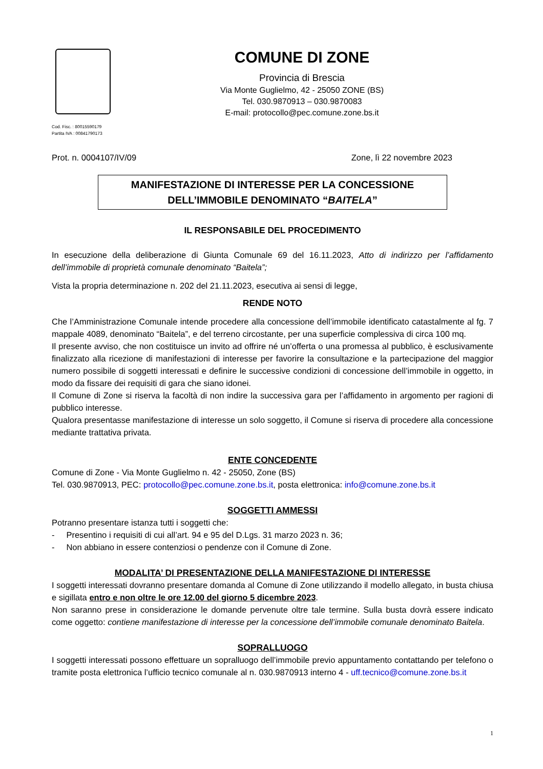Cod. Fisc. : 80015590179
Partita IVA : 00841790173
COMUNE DI ZONE
Provincia di Brescia
Via Monte Guglielmo, 42 - 25050 ZONE (BS)
Tel. 030.9870913 – 030.9870083
E-mail: protocollo@pec.comune.zone.bs.it
Prot. n. 0004107/IV/09 Zone, lì 22 novembre 2023
MANIFESTAZIONE DI INTERESSE PER LA CONCESSIONE
DELL’IMMOBILE DENOMINATO “BAITELA”
IL RESPONSABILE DEL PROCEDIMENTO
In esecuzione della deliberazione di Giunta Comunale 69 del 16.11.2023, Atto di indirizzo per l’affidamento dell’immobile di proprietà comunale denominato “Baitela”;
Vista la propria determinazione n. 202 del 21.11.2023, esecutiva ai sensi di legge,
RENDE NOTO
Che l’Amministrazione Comunale intende procedere alla concessione dell’immobile identificato catastalmente al fg. 7 mappale 4089, denominato “Baitela”, e del terreno circostante, per una superficie complessiva di circa 100 mq.
Il presente avviso, che non costituisce un invito ad offrire né un’offerta o una promessa al pubblico, è esclusivamente finalizzato alla ricezione di manifestazioni di interesse per favorire la consultazione e la partecipazione del maggior numero possibile di soggetti interessati e definire le successive condizioni di concessione dell’immobile in oggetto, in modo da fissare dei requisiti di gara che siano idonei.
Il Comune di Zone si riserva la facoltà di non indire la successiva gara per l’affidamento in argomento per ragioni di pubblico interesse.
Qualora presentasse manifestazione di interesse un solo soggetto, il Comune si riserva di procedere alla concessione mediante trattativa privata.
ENTE CONCEDENTE
Comune di Zone - Via Monte Guglielmo n. 42 - 25050, Zone (BS)
Tel. 030.9870913, PEC: protocollo@pec.comune.zone.bs.it, posta elettronica: info@comune.zone.bs.it
SOGGETTI AMMESSI
Potranno presentare istanza tutti i soggetti che:
- Presentino i requisiti di cui all’art. 94 e 95 del D.Lgs. 31 marzo 2023 n. 36;
- Non abbiano in essere contenziosi o pendenze con il Comune di Zone.
MODALITA’ DI PRESENTAZIONE DELLA MANIFESTAZIONE DI INTERESSE
I soggetti interessati dovranno presentare domanda al Comune di Zone utilizzando il modello allegato, in busta chiusa e sigillata entro e non oltre le ore 12.00 del giorno 5 dicembre 2023.
Non saranno prese in considerazione le domande pervenute oltre tale termine. Sulla busta dovrà essere indicato come oggetto: contiene manifestazione di interesse per la concessione dell’immobile comunale denominato Baitela.
SOPRALLUOGO
I soggetti interessati possono effettuare un sopralluogo dell’immobile previo appuntamento contattando per telefono o tramite posta elettronica l’ufficio tecnico comunale al n. 030.9870913 interno 4 - uff.tecnico@comune.zone.bs.it
1